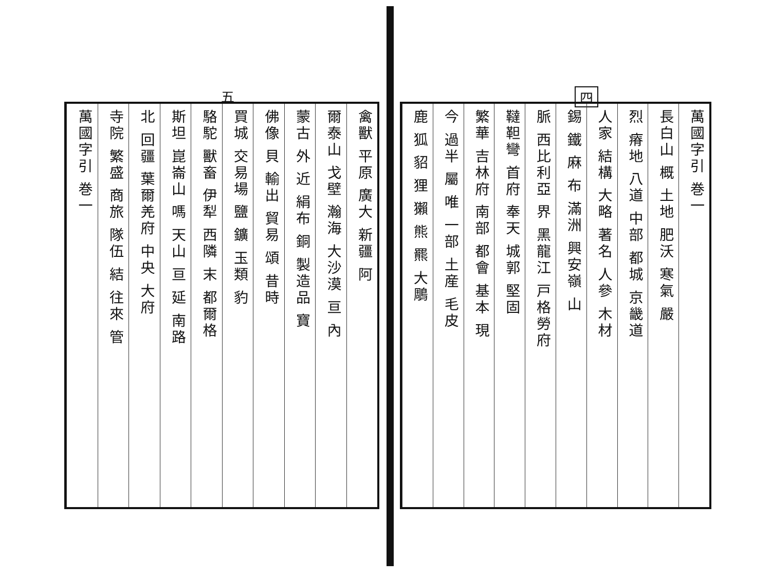五 四
萬國字引 巻一
長白山 概 土地 肥沃 寒氣 嚴
烈 瘠地 八道 中部 都城 京畿道
人家 結構 大略 著名 人參 木材
錫 鐵 麻 布 滿洲 興安嶺 山
脈 西比利亞 界 黑龍江 戸格勞府
韃靼彎 首府 奉天 城郭 堅固
繁華 吉林府 南部 都會 基本 現
今 過半 屬 唯 一部 土産 毛皮
鹿 狐 貂 狸 獺 熊 羆 大鵰
禽獸 平原 廣大 新疆 阿
爾泰山 戈壁 瀚海 大沙漠 亘 內
蒙古 外 近 絹布 銅 製造品 寶
佛像 貝 輸出 貿易 頌 昔時
買城 交易場 鹽 鑛 玉類 豹
駱駝 獸畜 伊犁 西隣 末 都爾格
斯坦 崑崙山 嗎 天山 亘 延 南路
北 回疆 葉爾羌府 中央 大府
寺院 繁盛 商旅 隊伍 結 往來 管
萬國字引 巻一